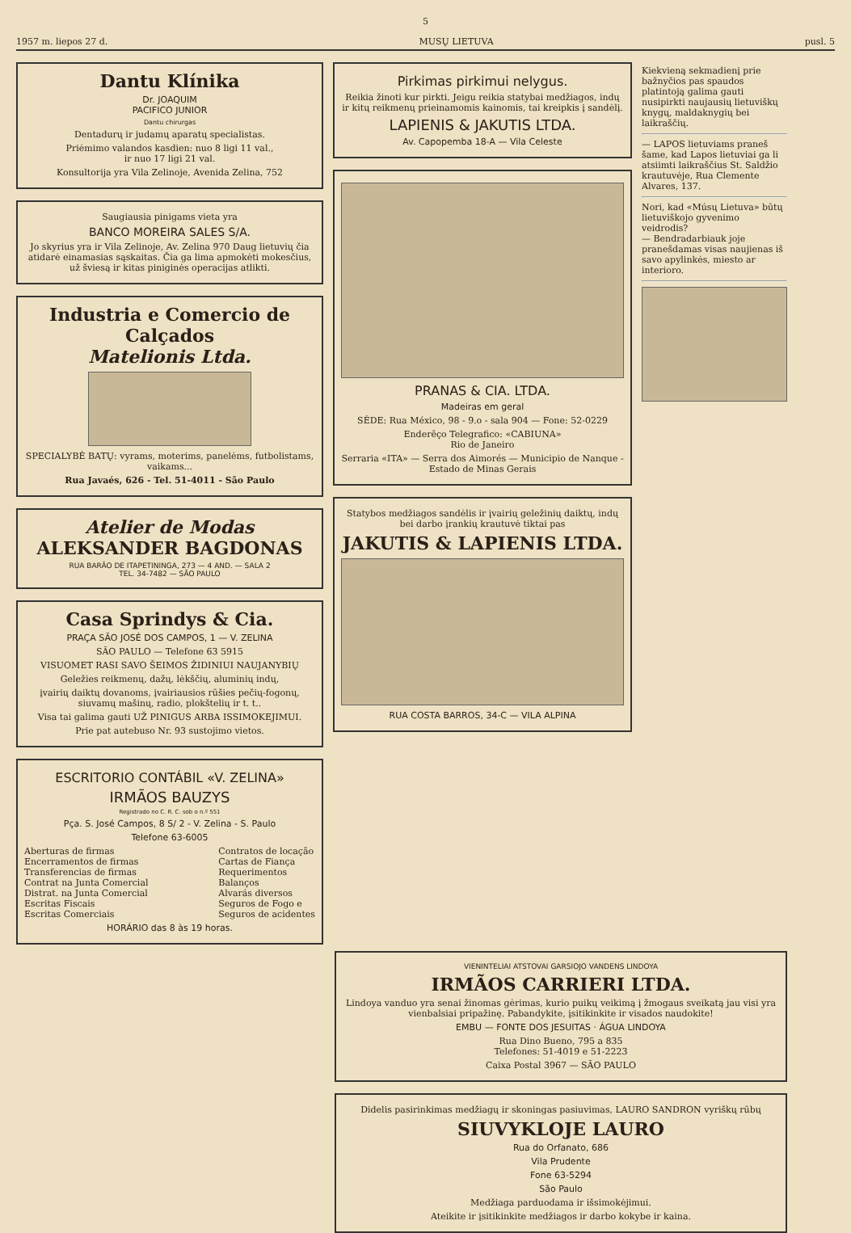5
1957 m. liepos 27 d. MUSŲ LIETUVA pusl. 5
Dantu Klínika
Dr. JOAQUIM
PACIFICO JUNIOR
Dantu chirurgas
Dentadurų ir judamų aparatų specialistas.
Priėmimo valandos kasdien: nuo 8 ligi 11 val.,
ir nuo 17 ligi 21 val.
Konsultorija yra Vila Zelinoje, Avenida Zelina, 752
Saugiausia pinigams vieta yra
BANCO MOREIRA SALES S/A.
Jo skyrius yra ir Vila Zelinoje, Av. Zelina 970 Daug lietuvių čia atidarė einamasias sąskaitas. Čia ga lima apmokėti mokesčius, už šviesą ir kitas piniginės operacijas atlikti.
Industria e Comercio de Calçados
Matelionis Ltda.
SPECIALYBĖ BATŲ: vyrams, moterims, panelėms, futbolistams, vaikams...
Rua Javaés, 626 - Tel. 51-4011 - São Paulo
Atelier de Modas
ALEKSANDER BAGDONAS
RUA BARÃO DE ITAPETININGA, 273 — 4 AND. — SALA 2
TEL. 34-7482 — SÃO PAULO
Casa Sprindys & Cia.
PRAÇA SÃO JOSÉ DOS CAMPOS, 1 — V. ZELINA
SÃO PAULO — Telefone 63 5915
VISUOMET RASI SAVO ŠEIMOS ŽIDINIUI NAUJANYBIŲ
Geležies reikmenų, dažų, lėkščių, aluminių indų,
įvairių daiktų dovanoms, įvairiausios rūšies pečių-fogonų, siuvamų mašinų, radio, plokštelių ir t. t..
Visa tai galima gauti UŽ PINIGUS ARBA ISSIMOKEJIMUI.
Prie pat autebuso Nr. 93 sustojimo vietos.
ESCRITORIO CONTÁBIL «V. ZELINA»
IRMÃOS BAUZYS
Registrado no C. R. C. sob o n.º 551
Pça. S. José Campos, 8 S/ 2 - V. Zelina - S. Paulo
Telefone 63-6005
Aberturas de firmas
Encerramentos de firmas
Transferencias de firmas
Contrat na Junta Comercial
Distrat. na Junta Comercial
Escritas Fiscais
Escritas Comerciais
Contratos de locação
Cartas de Fiança
Requerimentos
Balanços
Alvarás diversos
Seguros de Fogo e
Seguros de acidentes
HORÁRIO das 8 às 19 horas.
Pirkimas pirkimui nelygus.
Reikia žinoti kur pirkti. Jeigu reikia statybai medžiagos, indų ir kitų reikmenų prieinamomis kainomis, tai kreipkis į sandėlį.
LAPIENIS & JAKUTIS LTDA.
Av. Capopemba 18-A — Vila Celeste
PRANAS & CIA. LTDA.
Madeiras em geral
SĖDE: Rua México, 98 - 9.o - sala 904 — Fone: 52-0229
Enderêço Telegrafico: «CABIUNA»
Rio de Janeiro
Serraria «ITA» — Serra dos Aimorés — Municipio de Nanque - Estado de Minas Gerais
Statybos medžiagos sandėlis ir įvairių geležinių daiktų, indų bei darbo įrankių krautuvė tiktai pas
JAKUTIS & LAPIENIS LTDA.
RUA COSTA BARROS, 34-C — VILA ALPINA
Kiekvieną sekmadienį prie bažnyčios pas spaudos platintoją galima gauti nusipirkti naujausių lietuviškų knygų, maldaknygių bei laikraščių.
— LAPOS lietuviams praneš šame, kad Lapos lietuviai ga li atsiimti laikraščius St. Saldžio krautuvėje, Rua Clemente Alvares, 137.
Nori, kad «Músų Lietuva» būtų lietuviškojo gyvenimo veidrodis?
— Bendradarbiauk joje pranešdamas visas naujienas iš savo apylinkės, miesto ar interioro.
VIENINTELIAI ATSTOVAI GARSIOJO VANDENS LINDOYA
IRMÃOS CARRIERI LTDA.
Lindoya vanduo yra senai žinomas gėrimas, kurio puikų veikimą į žmogaus sveikatą jau visi yra vienbalsiai pripažinę. Pabandykite, įsitikinkite ir visados naudokite!
EMBU — FONTE DOS JESUITAS · ÁGUA LINDOYA
Rua Dino Bueno, 795 a 835
Telefones: 51-4019 e 51-2223
Caixa Postal 3967 — SÃO PAULO
Didelis pasirinkimas medžiagų ir skoningas pasiuvimas, LAURO SANDRON vyriškų rūbų
SIUVYKLOJE LAURO
Rua do Orfanato, 686
Vila Prudente
Fone 63-5294
São Paulo
Medžiaga parduodama ir išsimokėjimui.
Ateikite ir įsitikinkite medžiagos ir darbo kokybe ir kaina.